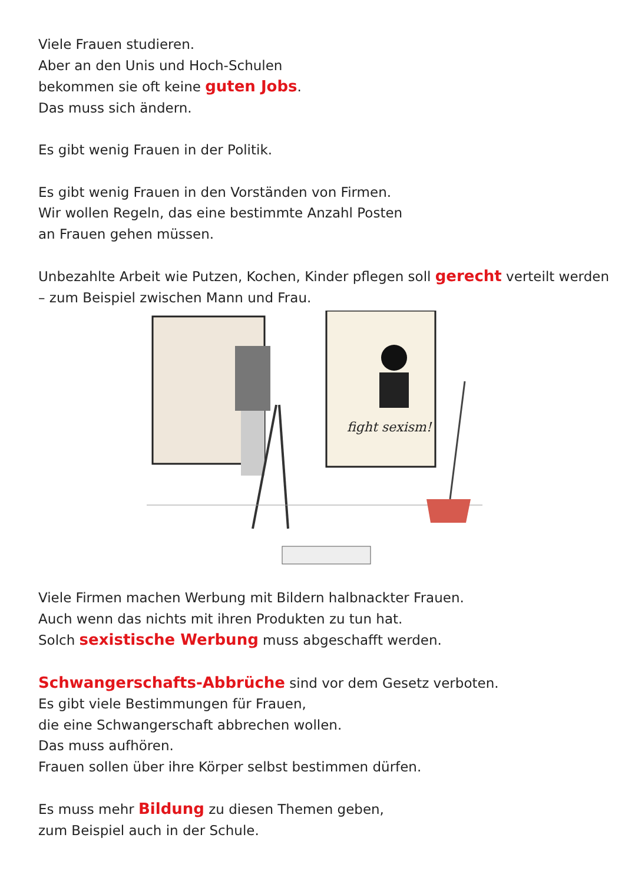Viele Frauen studieren.
Aber an den Unis und Hoch-Schulen
bekommen sie oft keine guten Jobs.
Das muss sich ändern.
Es gibt wenig Frauen in der Politik.
Es gibt wenig Frauen in den Vorständen von Firmen.
Wir wollen Regeln, das eine bestimmte Anzahl Posten
an Frauen gehen müssen.
Unbezahlte Arbeit wie Putzen, Kochen, Kinder pflegen soll gerecht verteilt werden
– zum Beispiel zwischen Mann und Frau.
fight sexism!
Viele Firmen machen Werbung mit Bildern halbnackter Frauen.
Auch wenn das nichts mit ihren Produkten zu tun hat.
Solch sexistische Werbung muss abgeschafft werden.
Schwangerschafts-Abbrüche sind vor dem Gesetz verboten.
Es gibt viele Bestimmungen für Frauen,
die eine Schwangerschaft abbrechen wollen.
Das muss aufhören.
Frauen sollen über ihre Körper selbst bestimmen dürfen.
Es muss mehr Bildung zu diesen Themen geben,
zum Beispiel auch in der Schule.